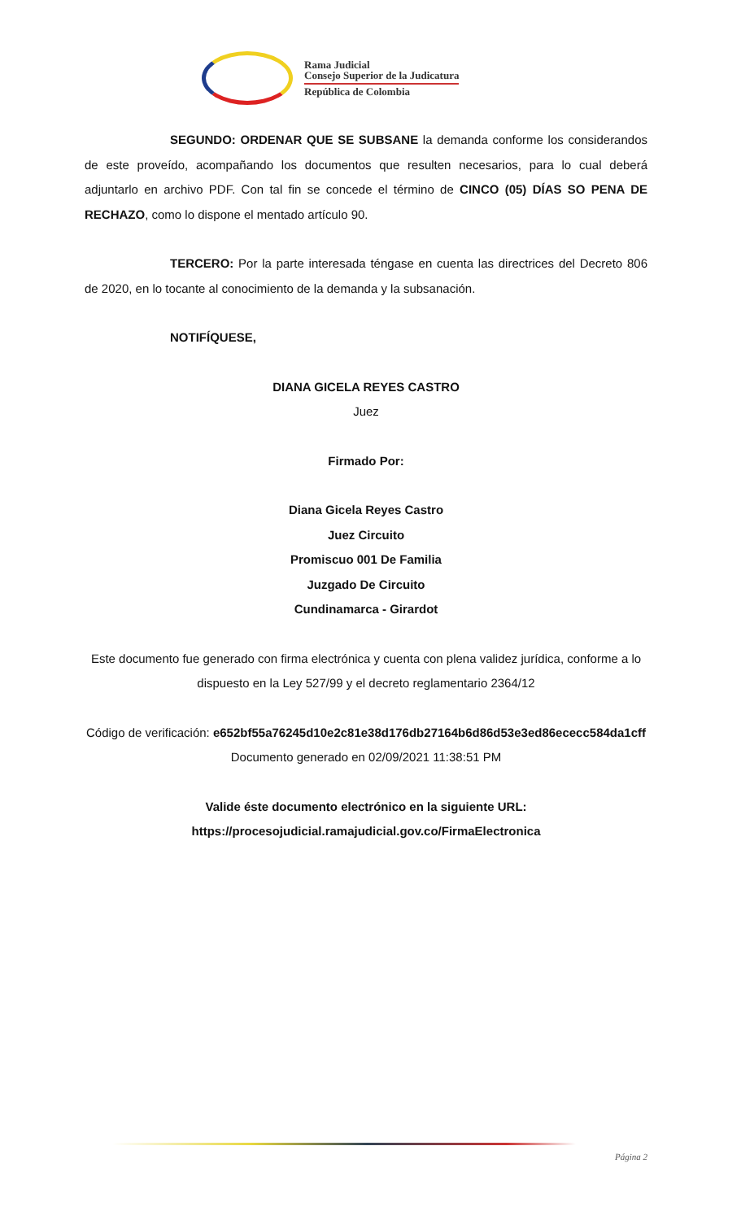Rama Judicial
Consejo Superior de la Judicatura
República de Colombia
SEGUNDO: ORDENAR QUE SE SUBSANE la demanda conforme los considerandos de este proveído, acompañando los documentos que resulten necesarios, para lo cual deberá adjuntarlo en archivo PDF. Con tal fin se concede el término de CINCO (05) DÍAS SO PENA DE RECHAZO, como lo dispone el mentado artículo 90.
TERCERO: Por la parte interesada téngase en cuenta las directrices del Decreto 806 de 2020, en lo tocante al conocimiento de la demanda y la subsanación.
NOTIFÍQUESE,
DIANA GICELA REYES CASTRO
Juez
Firmado Por:
Diana Gicela Reyes Castro
Juez Circuito
Promiscuo 001 De Familia
Juzgado De Circuito
Cundinamarca - Girardot
Este documento fue generado con firma electrónica y cuenta con plena validez jurídica, conforme a lo dispuesto en la Ley 527/99 y el decreto reglamentario 2364/12
Código de verificación: e652bf55a76245d10e2c81e38d176db27164b6d86d53e3ed86ececc584da1cff
Documento generado en 02/09/2021 11:38:51 PM
Valide éste documento electrónico en la siguiente URL: https://procesojudicial.ramajudicial.gov.co/FirmaElectronica
Página 2